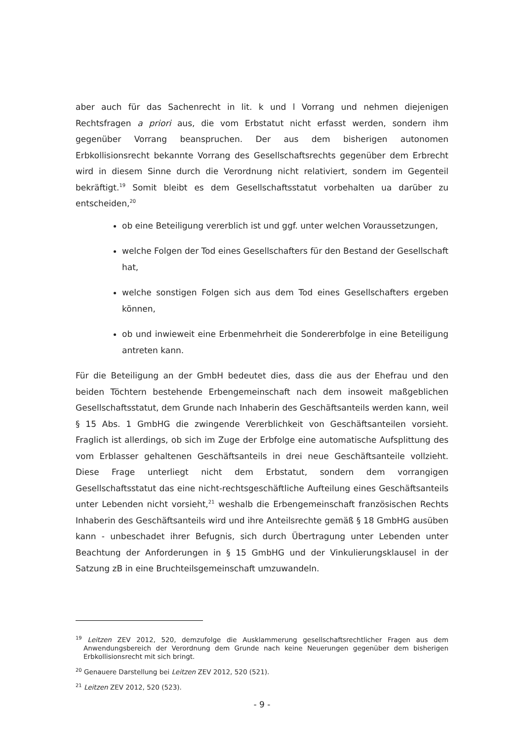aber auch für das Sachenrecht in lit. k und l Vorrang und nehmen diejenigen Rechtsfragen a priori aus, die vom Erbstatut nicht erfasst werden, sondern ihm gegenüber Vorrang beanspruchen. Der aus dem bisherigen autonomen Erbkollisionsrecht bekannte Vorrang des Gesellschaftsrechts gegenüber dem Erbrecht wird in diesem Sinne durch die Verordnung nicht relativiert, sondern im Gegenteil bekräftigt.<sup>19</sup> Somit bleibt es dem Gesellschaftsstatut vorbehalten ua darüber zu entscheiden,<sup>20</sup>
ob eine Beteiligung vererblich ist und ggf. unter welchen Voraussetzungen,
welche Folgen der Tod eines Gesellschafters für den Bestand der Gesellschaft hat,
welche sonstigen Folgen sich aus dem Tod eines Gesellschafters ergeben können,
ob und inwieweit eine Erbenmehrheit die Sondererbfolge in eine Beteiligung antreten kann.
Für die Beteiligung an der GmbH bedeutet dies, dass die aus der Ehefrau und den beiden Töchtern bestehende Erbengemeinschaft nach dem insoweit maßgeblichen Gesellschaftsstatut, dem Grunde nach Inhaberin des Geschäftsanteils werden kann, weil § 15 Abs. 1 GmbHG die zwingende Vererblichkeit von Geschäftsanteilen vorsieht. Fraglich ist allerdings, ob sich im Zuge der Erbfolge eine automatische Aufsplittung des vom Erblasser gehaltenen Geschäftsanteils in drei neue Geschäftsanteile vollzieht. Diese Frage unterliegt nicht dem Erbstatut, sondern dem vorrangigen Gesellschaftsstatut das eine nicht-rechtsgeschäftliche Aufteilung eines Geschäftsanteils unter Lebenden nicht vorsieht,<sup>21</sup> weshalb die Erbengemeinschaft französischen Rechts Inhaberin des Geschäftsanteils wird und ihre Anteilsrechte gemäß § 18 GmbHG ausüben kann - unbeschadet ihrer Befugnis, sich durch Übertragung unter Lebenden unter Beachtung der Anforderungen in § 15 GmbHG und der Vinkulierungsklausel in der Satzung zB in eine Bruchteilsgemeinschaft umzuwandeln.
<sup>19</sup> Leitzen ZEV 2012, 520, demzufolge die Ausklammerung gesellschaftsrechtlicher Fragen aus dem Anwendungsbereich der Verordnung dem Grunde nach keine Neuerungen gegenüber dem bisherigen Erbkollisionsrecht mit sich bringt.
<sup>20</sup> Genauere Darstellung bei Leitzen ZEV 2012, 520 (521).
<sup>21</sup> Leitzen ZEV 2012, 520 (523).
- 9 -